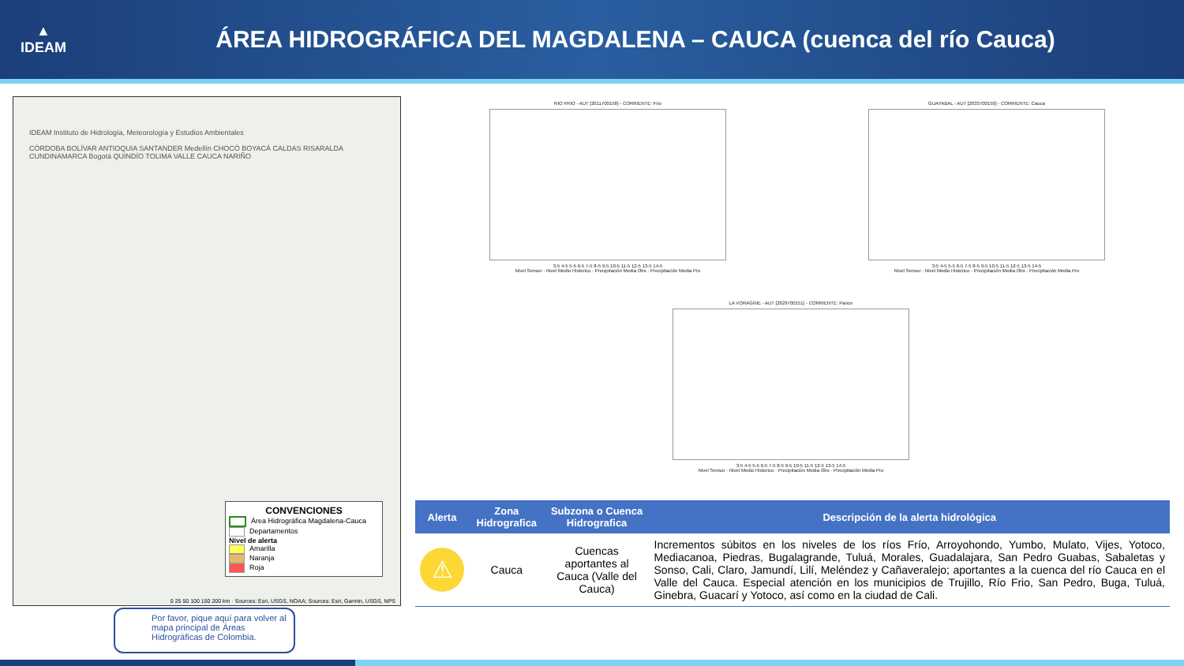▲
IDEAM
ÁREA HIDROGRÁFICA DEL MAGDALENA – CAUCA (cuenca del río Cauca)
IDEAM Instituto de Hidrología, Meteorología y Estudios Ambientales
CÓRDOBA BOLÍVAR ANTIOQUIA SANTANDER Medellín CHOCÓ BOYACÁ CALDAS RISARALDA CUNDINAMARCA Bogotá QUINDÍO TOLIMA VALLE CAUCA NARIÑO
CONVENCIONES
Área Hidrográfica Magdalena-Cauca
Departamentos
Nivel de alerta
Amarilla
Naranja
Roja
0 25 50 100 150 200 km · Sources: Esri, USGS, NOAA; Sources: Esri, Garmin, USGS, NPS
Por favor, pique aquí para volver al mapa principal de Áreas Hidrográficas de Colombia.
RIO FRIO - AUT [2611700158] - CORRIENTE: Frio
3-5 4-5 5-5 6-5 7-5 8-5 9-5 10-5 11-5 12-5 13-5 14-5
Nivel Sensor · Nivel Medio Historico · Precipitación Media Obs · Precipitación Media Pro
GUAYABAL - AUT [2633700150] - CORRIENTE: Cauca
3-5 4-5 5-5 6-5 7-5 8-5 9-5 10-5 11-5 12-5 13-5 14-5
Nivel Sensor · Nivel Medio Historico · Precipitación Media Obs · Precipitación Media Pro
LA VORAGINE - AUT [2629700151] - CORRIENTE: Pance
3-5 4-5 5-5 6-5 7-5 8-5 9-5 10-5 11-5 12-5 13-5 14-5
Nivel Sensor · Nivel Medio Historico · Precipitación Media Obs · Precipitación Media Pro
| Alerta | Zona Hidrografica | Subzona o Cuenca Hidrografica | Descripción de la alerta hidrológica |
| --- | --- | --- | --- |
| ⚠ | Cauca | Cuencas aportantes al Cauca (Valle del Cauca) | Incrementos súbitos en los niveles de los ríos Frío, Arroyohondo, Yumbo, Mulato, Vijes, Yotoco, Mediacanoa, Piedras, Bugalagrande, Tuluá, Morales, Guadalajara, San Pedro Guabas, Sabaletas y Sonso, Cali, Claro, Jamundí, Lilí, Meléndez y Cañaveralejo; aportantes a la cuenca del río Cauca en el Valle del Cauca. Especial atención en los municipios de Trujillo, Río Frio, San Pedro, Buga, Tuluá, Ginebra, Guacarí y Yotoco, así como en la ciudad de Cali. |